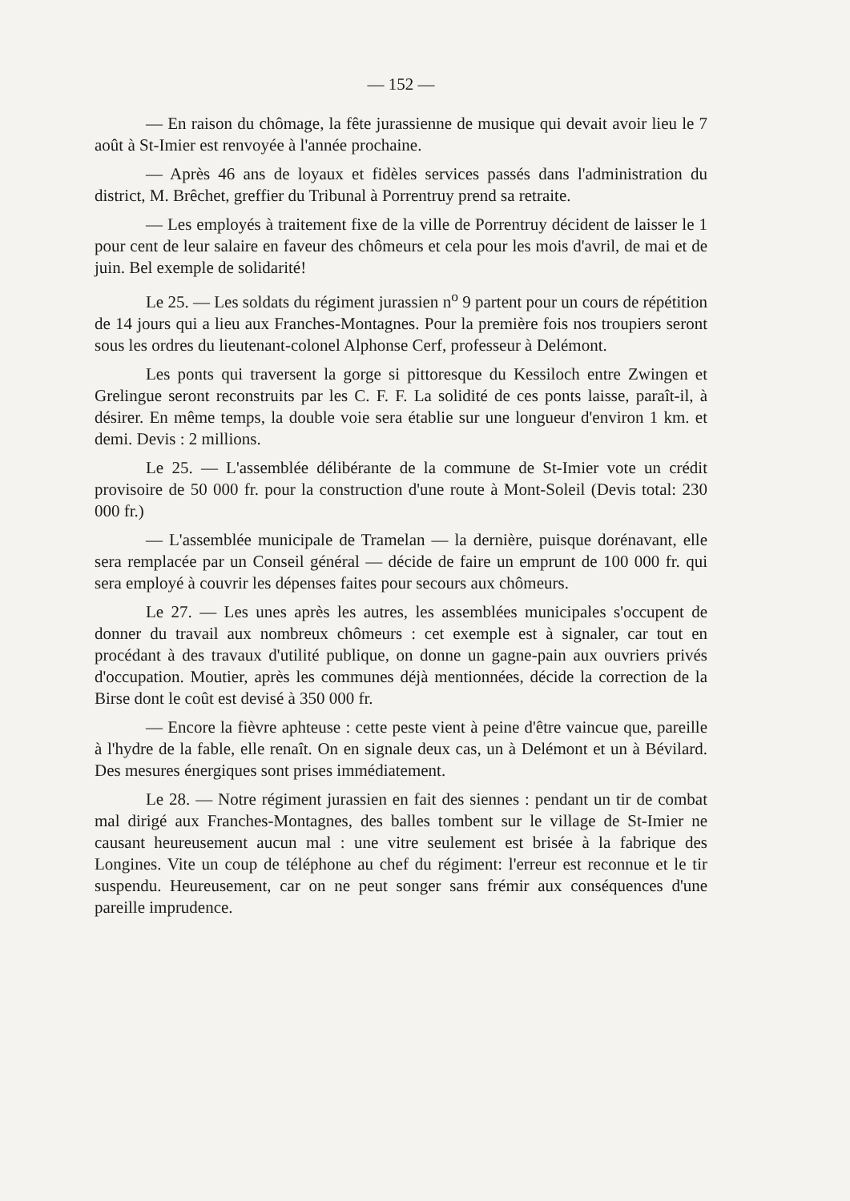— 152 —
— En raison du chômage, la fête jurassienne de musique qui devait avoir lieu le 7 août à St-Imier est renvoyée à l'année prochaine.
— Après 46 ans de loyaux et fidèles services passés dans l'administration du district, M. Brêchet, greffier du Tribunal à Porrentruy prend sa retraite.
— Les employés à traitement fixe de la ville de Porrentruy décident de laisser le 1 pour cent de leur salaire en faveur des chômeurs et cela pour les mois d'avril, de mai et de juin. Bel exemple de solidarité!
Le 25. — Les soldats du régiment jurassien n<sup>o</sup> 9 partent pour un cours de répétition de 14 jours qui a lieu aux Franches-Montagnes. Pour la première fois nos troupiers seront sous les ordres du lieutenant-colonel Alphonse Cerf, professeur à Delémont.
Les ponts qui traversent la gorge si pittoresque du Kessiloch entre Zwingen et Grelingue seront reconstruits par les C. F. F. La solidité de ces ponts laisse, paraît-il, à désirer. En même temps, la double voie sera établie sur une longueur d'environ 1 km. et demi. Devis : 2 millions.
Le 25. — L'assemblée délibérante de la commune de St-Imier vote un crédit provisoire de 50 000 fr. pour la construction d'une route à Mont-Soleil (Devis total: 230 000 fr.)
— L'assemblée municipale de Tramelan — la dernière, puisque dorénavant, elle sera remplacée par un Conseil général — décide de faire un emprunt de 100 000 fr. qui sera employé à couvrir les dépenses faites pour secours aux chômeurs.
Le 27. — Les unes après les autres, les assemblées municipales s'occupent de donner du travail aux nombreux chômeurs : cet exemple est à signaler, car tout en procédant à des travaux d'utilité publique, on donne un gagne-pain aux ouvriers privés d'occupation. Moutier, après les communes déjà mentionnées, décide la correction de la Birse dont le coût est devisé à 350 000 fr.
— Encore la fièvre aphteuse : cette peste vient à peine d'être vaincue que, pareille à l'hydre de la fable, elle renaît. On en signale deux cas, un à Delémont et un à Bévilard. Des mesures énergiques sont prises immédiatement.
Le 28. — Notre régiment jurassien en fait des siennes : pendant un tir de combat mal dirigé aux Franches-Montagnes, des balles tombent sur le village de St-Imier ne causant heureusement aucun mal : une vitre seulement est brisée à la fabrique des Longines. Vite un coup de téléphone au chef du régiment: l'erreur est reconnue et le tir suspendu. Heureusement, car on ne peut songer sans frémir aux conséquences d'une pareille imprudence.